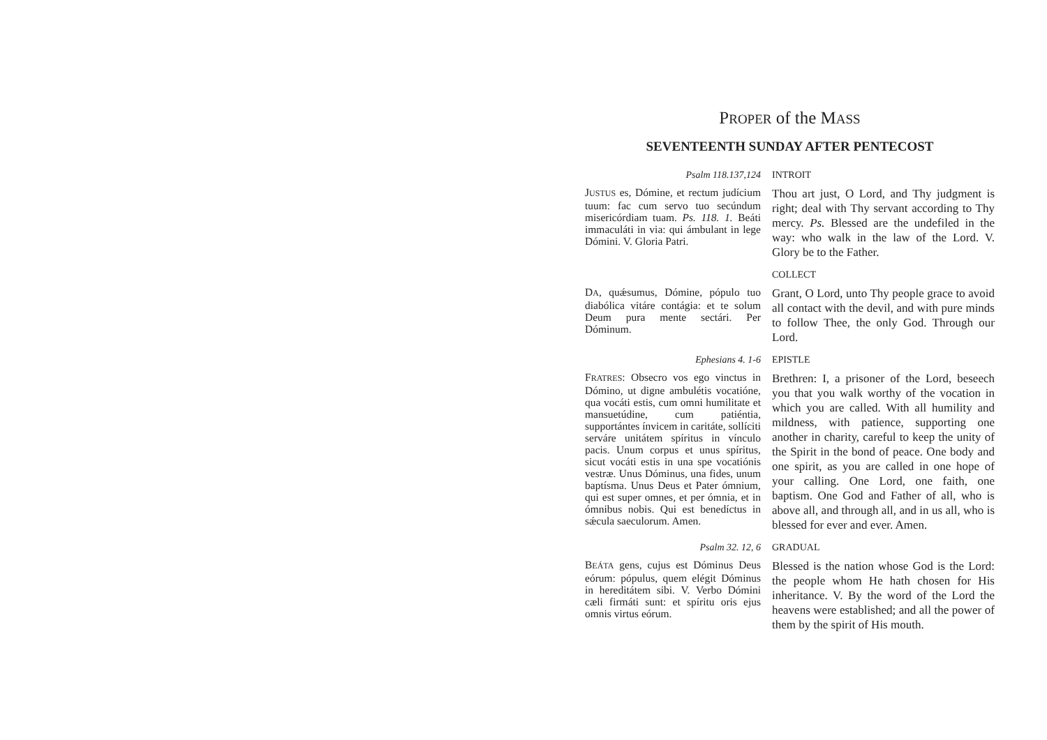PROPER of the MASS
SEVENTEENTH SUNDAY AFTER PENTECOST
Psalm 118.137,124 INTROIT
JUSTUS es, Dómine, et rectum judícium tuum: fac cum servo tuo secúndum misericórdiam tuam. Ps. 118. 1. Beáti immaculáti in via: qui ámbulant in lege Dómini. V. Gloria Patri.
Thou art just, O Lord, and Thy judgment is right; deal with Thy servant according to Thy mercy. Ps. Blessed are the undefiled in the way: who walk in the law of the Lord. V. Glory be to the Father.
COLLECT
DA, quǽsumus, Dómine, pópulo tuo diabólica vitáre contágia: et te solum Deum pura mente sectári. Per Dóminum.
Grant, O Lord, unto Thy people grace to avoid all contact with the devil, and with pure minds to follow Thee, the only God. Through our Lord.
Ephesians 4. 1-6 EPISTLE
FRATRES: Obsecro vos ego vinctus in Dómino, ut digne ambulétis vocatióne, qua vocáti estis, cum omni humilitate et mansuetúdine, cum patiéntia, supportántes ínvicem in caritáte, sollíciti serváre unitátem spíritus in vínculo pacis. Unum corpus et unus spíritus, sicut vocáti estis in una spe vocatiónis vestræ. Unus Dóminus, una fides, unum baptísma. Unus Deus et Pater ómnium, qui est super omnes, et per ómnia, et in ómnibus nobis. Qui est benedíctus in sǽcula saeculorum. Amen.
Brethren: I, a prisoner of the Lord, beseech you that you walk worthy of the vocation in which you are called. With all humility and mildness, with patience, supporting one another in charity, careful to keep the unity of the Spirit in the bond of peace. One body and one spirit, as you are called in one hope of your calling. One Lord, one faith, one baptism. One God and Father of all, who is above all, and through all, and in us all, who is blessed for ever and ever. Amen.
Psalm 32. 12, 6 GRADUAL
BEÁTA gens, cujus est Dóminus Deus eórum: pópulus, quem elégit Dóminus in hereditátem sibi. V. Verbo Dómini cæli firmáti sunt: et spíritu oris ejus omnis virtus eórum.
Blessed is the nation whose God is the Lord: the people whom He hath chosen for His inheritance. V. By the word of the Lord the heavens were established; and all the power of them by the spirit of His mouth.